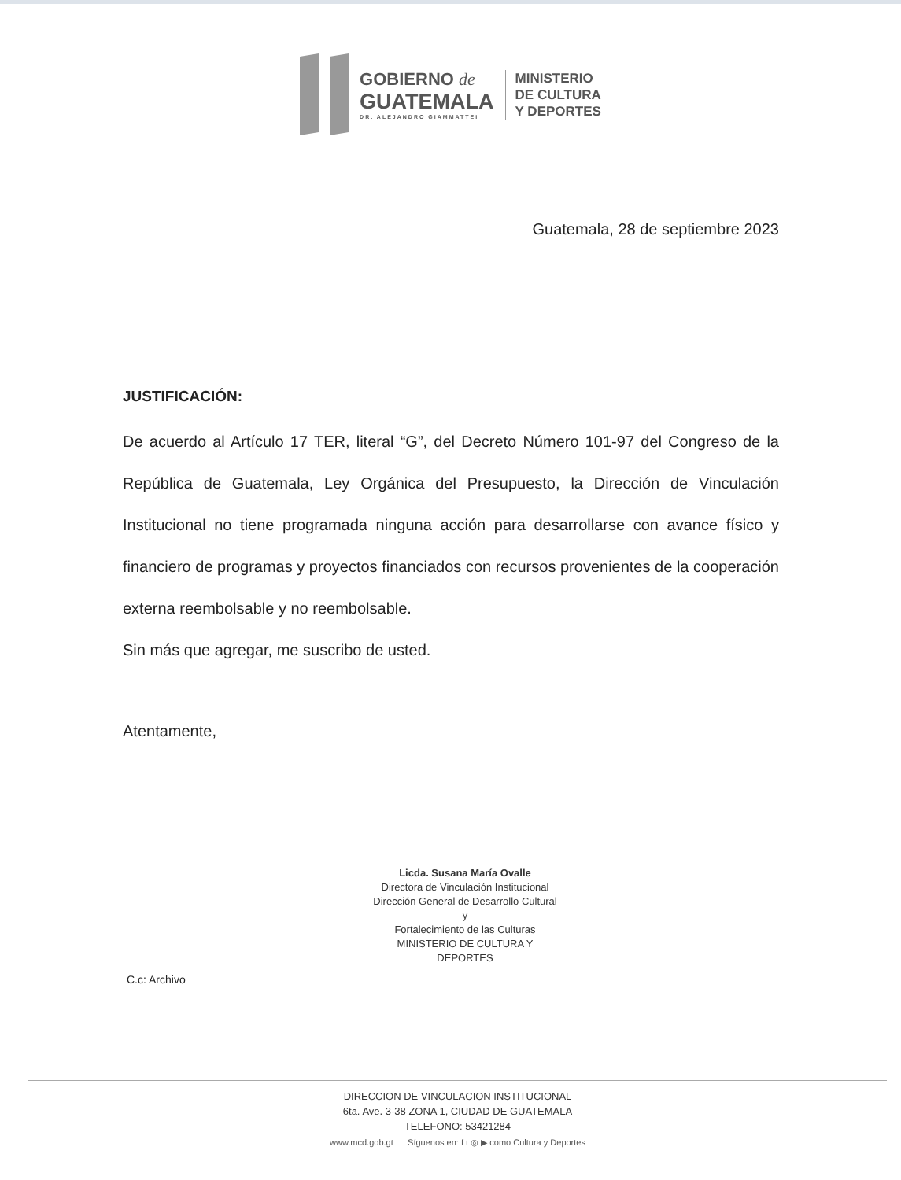GOBIERNO de
GUATEMALA
DR. ALEJANDRO GIAMMATTEI
MINISTERIO
DE CULTURA
Y DEPORTES
Guatemala, 28 de septiembre 2023
JUSTIFICACIÓN:
De acuerdo al Artículo 17 TER, literal “G”, del Decreto Número 101-97 del Congreso de la República de Guatemala, Ley Orgánica del Presupuesto, la Dirección de Vinculación Institucional no tiene programada ninguna acción para desarrollarse con avance físico y financiero de programas y proyectos financiados con recursos provenientes de la cooperación externa reembolsable y no reembolsable.
Sin más que agregar, me suscribo de usted.
Atentamente,
Licda. Susana María Ovalle
Directora de Vinculación Institucional
Dirección General de Desarrollo Cultural y
Fortalecimiento de las Culturas
MINISTERIO DE CULTURA Y DEPORTES
C.c: Archivo
DIRECCION DE VINCULACION INSTITUCIONAL
6ta. Ave. 3-38 ZONA 1, CIUDAD DE GUATEMALA
TELEFONO: 53421284
www.mcd.gob.gt Síguenos en: f t ◎ ▶ como Cultura y Deportes